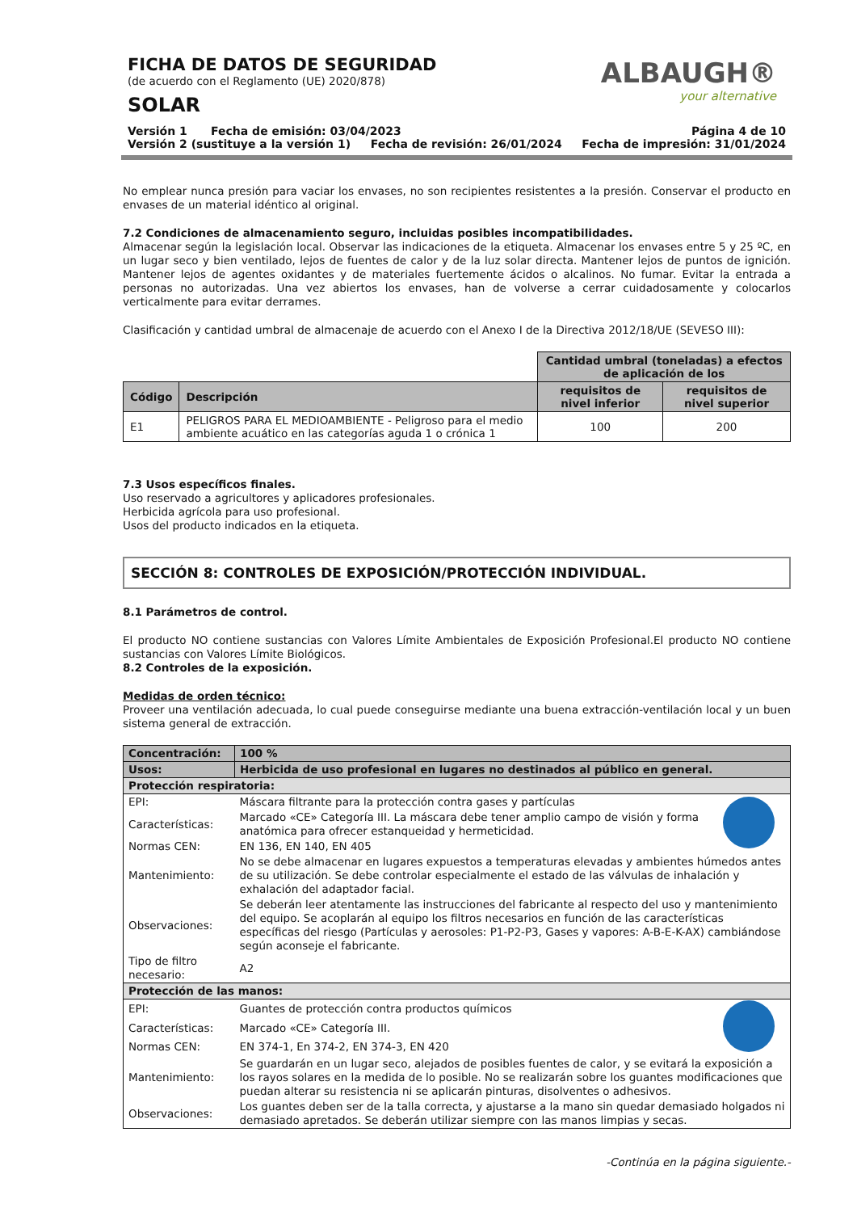FICHA DE DATOS DE SEGURIDAD
(de acuerdo con el Reglamento (UE) 2020/878)
SOLAR
ALBAUGH®
your alternative
Versión 1 Fecha de emisión: 03/04/2023 Página 4 de 10
Versión 2 (sustituye a la versión 1) Fecha de revisión: 26/01/2024 Fecha de impresión: 31/01/2024
No emplear nunca presión para vaciar los envases, no son recipientes resistentes a la presión. Conservar el producto en envases de un material idéntico al original.
7.2 Condiciones de almacenamiento seguro, incluidas posibles incompatibilidades.
Almacenar según la legislación local. Observar las indicaciones de la etiqueta. Almacenar los envases entre 5 y 25 ºC, en un lugar seco y bien ventilado, lejos de fuentes de calor y de la luz solar directa. Mantener lejos de puntos de ignición. Mantener lejos de agentes oxidantes y de materiales fuertemente ácidos o alcalinos. No fumar. Evitar la entrada a personas no autorizadas. Una vez abiertos los envases, han de volverse a cerrar cuidadosamente y colocarlos verticalmente para evitar derrames.
Clasificación y cantidad umbral de almacenaje de acuerdo con el Anexo I de la Directiva 2012/18/UE (SEVESO III):
| | | Cantidad umbral (toneladas) a efectos de aplicación de los | |
| Código | Descripción | requisitos de nivel inferior | requisitos de nivel superior |
| E1 | PELIGROS PARA EL MEDIOAMBIENTE - Peligroso para el medio ambiente acuático en las categorías aguda 1 o crónica 1 | 100 | 200 |
7.3 Usos específicos finales.
Uso reservado a agricultores y aplicadores profesionales.
Herbicida agrícola para uso profesional.
Usos del producto indicados en la etiqueta.
SECCIÓN 8: CONTROLES DE EXPOSICIÓN/PROTECCIÓN INDIVIDUAL.
8.1 Parámetros de control.
El producto NO contiene sustancias con Valores Límite Ambientales de Exposición Profesional.El producto NO contiene sustancias con Valores Límite Biológicos.
8.2 Controles de la exposición.
Medidas de orden técnico:
Proveer una ventilación adecuada, lo cual puede conseguirse mediante una buena extracción-ventilación local y un buen sistema general de extracción.
| Concentración: | 100 % | |
| Usos: | Herbicida de uso profesional en lugares no destinados al público en general. | |
| Protección respiratoria: | | |
| EPI: | Máscara filtrante para la protección contra gases y partículas | |
| Características: | Marcado «CE» Categoría III. La máscara debe tener amplio campo de visión y forma anatómica para ofrecer estanqueidad y hermeticidad. | |
| Normas CEN: | EN 136, EN 140, EN 405 | |
| Mantenimiento: | No se debe almacenar en lugares expuestos a temperaturas elevadas y ambientes húmedos antes de su utilización. Se debe controlar especialmente el estado de las válvulas de inhalación y exhalación del adaptador facial. | |
| Observaciones: | Se deberán leer atentamente las instrucciones del fabricante al respecto del uso y mantenimiento del equipo. Se acoplarán al equipo los filtros necesarios en función de las características específicas del riesgo (Partículas y aerosoles: P1-P2-P3, Gases y vapores: A-B-E-K-AX) cambiándose según aconseje el fabricante. | |
| Tipo de filtro necesario: | A2 | |
| Protección de las manos: | | |
| EPI: | Guantes de protección contra productos químicos | |
| Características: | Marcado «CE» Categoría III. | |
| Normas CEN: | EN 374-1, En 374-2, EN 374-3, EN 420 | |
| Mantenimiento: | Se guardarán en un lugar seco, alejados de posibles fuentes de calor, y se evitará la exposición a los rayos solares en la medida de lo posible. No se realizarán sobre los guantes modificaciones que puedan alterar su resistencia ni se aplicarán pinturas, disolventes o adhesivos. | |
| Observaciones: | Los guantes deben ser de la talla correcta, y ajustarse a la mano sin quedar demasiado holgados ni demasiado apretados. Se deberán utilizar siempre con las manos limpias y secas. | |
-Continúa en la página siguiente.-